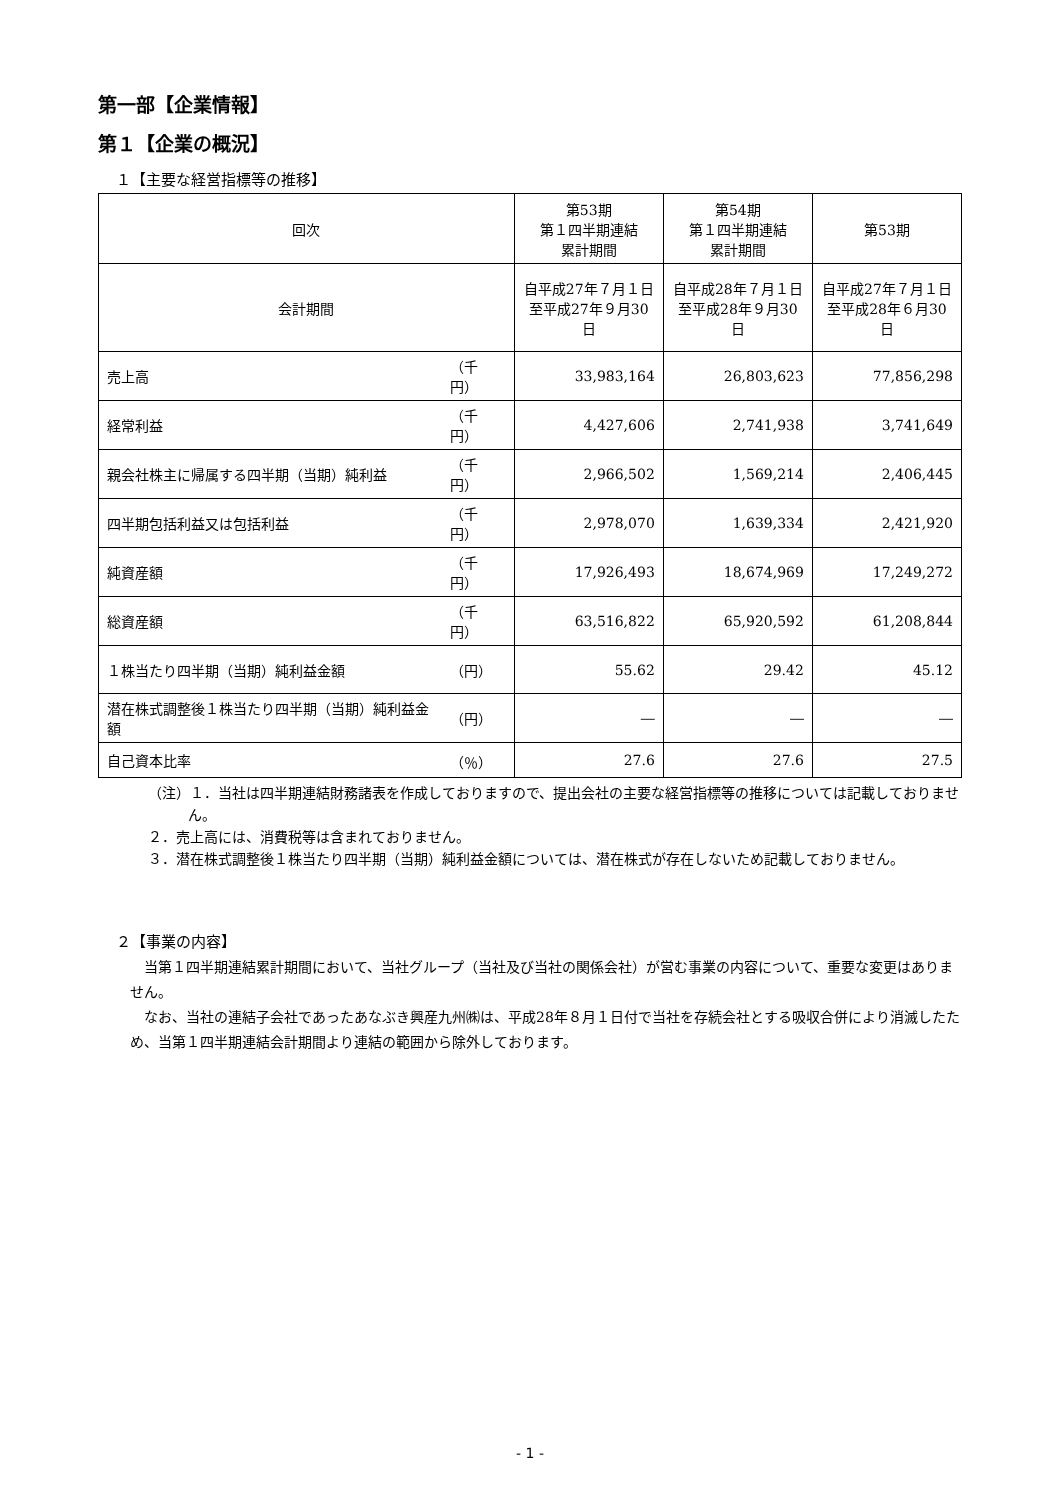第一部【企業情報】
第１【企業の概況】
１【主要な経営指標等の推移】
| 回次 | | 第53期 第１四半期連結 累計期間 | 第54期 第１四半期連結 累計期間 | 第53期 |
| --- | --- | --- | --- | --- |
| 会計期間 | | 自平成27年７月１日 至平成27年９月30日 | 自平成28年７月１日 至平成28年９月30日 | 自平成27年７月１日 至平成28年６月30日 |
| 売上高 | （千円） | 33,983,164 | 26,803,623 | 77,856,298 |
| 経常利益 | （千円） | 4,427,606 | 2,741,938 | 3,741,649 |
| 親会社株主に帰属する四半期（当期）純利益 | （千円） | 2,966,502 | 1,569,214 | 2,406,445 |
| 四半期包括利益又は包括利益 | （千円） | 2,978,070 | 1,639,334 | 2,421,920 |
| 純資産額 | （千円） | 17,926,493 | 18,674,969 | 17,249,272 |
| 総資産額 | （千円） | 63,516,822 | 65,920,592 | 61,208,844 |
| １株当たり四半期（当期）純利益金額 | （円） | 55.62 | 29.42 | 45.12 |
| 潜在株式調整後１株当たり四半期（当期）純利益金額 | （円） | ― | ― | ― |
| 自己資本比率 | （％） | 27.6 | 27.6 | 27.5 |
（注）１．当社は四半期連結財務諸表を作成しておりますので、提出会社の主要な経営指標等の推移については記載しておりません。
２．売上高には、消費税等は含まれておりません。
３．潜在株式調整後１株当たり四半期（当期）純利益金額については、潜在株式が存在しないため記載しておりません。
２【事業の内容】
当第１四半期連結累計期間において、当社グループ（当社及び当社の関係会社）が営む事業の内容について、重要な変更はありません。
なお、当社の連結子会社であったあなぶき興産九州㈱は、平成28年８月１日付で当社を存続会社とする吸収合併により消滅したため、当第１四半期連結会計期間より連結の範囲から除外しております。
- 1 -